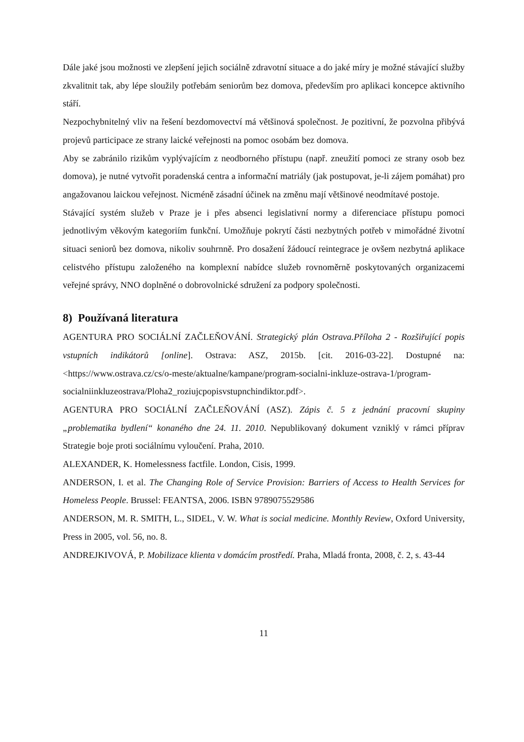Dále jaké jsou možnosti ve zlepšení jejich sociálně zdravotní situace a do jaké míry je možné stávající služby zkvalitnit tak, aby lépe sloužily potřebám seniorům bez domova, především pro aplikaci koncepce aktivního stáří.
Nezpochybnitelný vliv na řešení bezdomovectví má většinová společnost. Je pozitivní, že pozvolna přibývá projevů participace ze strany laické veřejnosti na pomoc osobám bez domova.
Aby se zabránilo rizikům vyplývajícím z neodborného přístupu (např. zneužití pomoci ze strany osob bez domova), je nutné vytvořit poradenská centra a informační matriály (jak postupovat, je-li zájem pomáhat) pro angažovanou laickou veřejnost. Nicméně zásadní účinek na změnu mají většinové neodmítavé postoje.
Stávající systém služeb v Praze je i přes absenci legislativní normy a diferenciace přístupu pomoci jednotlivým věkovým kategoriím funkční. Umožňuje pokrytí části nezbytných potřeb v mimořádné životní situaci seniorů bez domova, nikoliv souhrnně. Pro dosažení žádoucí reintegrace je ovšem nezbytná aplikace celistvého přístupu založeného na komplexní nabídce služeb rovnoměrně poskytovaných organizacemi veřejné správy, NNO doplněné o dobrovolnické sdružení za podpory společnosti.
8) Používaná literatura
AGENTURA PRO SOCIÁLNÍ ZAČLEŇOVÁNÍ. Strategický plán Ostrava.Příloha 2 - Rozšiřující popis vstupních indikátorů [online]. Ostrava: ASZ, 2015b. [cit. 2016-03-22]. Dostupné na: <https://www.ostrava.cz/cs/o-meste/aktualne/kampane/program-socialni-inkluze-ostrava-1/program-socialniinkluzeostrava/Ploha2_roziujcpopisvstupnchindiktor.pdf>.
AGENTURA PRO SOCIÁLNÍ ZAČLEŇOVÁNÍ (ASZ). Zápis č. 5 z jednání pracovní skupiny „problematika bydlení“ konaného dne 24. 11. 2010. Nepublikovaný dokument vzniklý v rámci příprav Strategie boje proti sociálnímu vyloučení. Praha, 2010.
ALEXANDER, K. Homelessness factfile. London, Cisis, 1999.
ANDERSON, I. et al. The Changing Role of Service Provision: Barriers of Access to Health Services for Homeless People. Brussel: FEANTSA, 2006. ISBN 9789075529586
ANDERSON, M. R. SMITH, L., SIDEL, V. W. What is social medicine. Monthly Review, Oxford University, Press in 2005, vol. 56, no. 8.
ANDREJKIVOVÁ, P. Mobilizace klienta v domácím prostředí. Praha, Mladá fronta, 2008, č. 2, s. 43-44
11